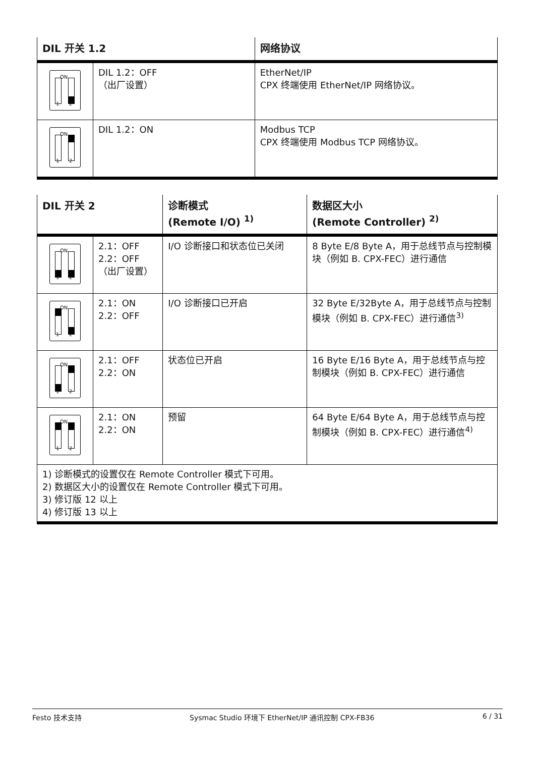| DIL 开关 1.2 | | 网络协议 |
| --- | --- | --- |
| ON 1 2 | DIL 1.2：OFF （出厂设置） | EtherNet/IP CPX 终端使用 EtherNet/IP 网络协议。 |
| ON 1 2 | DIL 1.2：ON | Modbus TCP CPX 终端使用 Modbus TCP 网络协议。 |
| DIL 开关 2 | | 诊断模式 (Remote I/O) <sup>1)</sup> | 数据区大小 (Remote Controller) <sup>2)</sup> |
| --- | --- | --- | --- |
| ON 1 2 | 2.1：OFF 2.2：OFF （出厂设置） | I/O 诊断接口和状态位已关闭 | 8 Byte E/8 Byte A，用于总线节点与控制模块（例如 B. CPX-FEC）进行通信 |
| ON 1 2 | 2.1：ON 2.2：OFF | I/O 诊断接口已开启 | 32 Byte E/32Byte A，用于总线节点与控制模块（例如 B. CPX-FEC）进行通信<sup>3)</sup> |
| ON 1 2 | 2.1：OFF 2.2：ON | 状态位已开启 | 16 Byte E/16 Byte A，用于总线节点与控制模块（例如 B. CPX-FEC）进行通信 |
| ON 1 2 | 2.1：ON 2.2：ON | 预留 | 64 Byte E/64 Byte A，用于总线节点与控制模块（例如 B. CPX-FEC）进行通信<sup>4)</sup> |
| 1) 诊断模式的设置仅在 Remote Controller 模式下可用。 2) 数据区大小的设置仅在 Remote Controller 模式下可用。 3) 修订版 12 以上 4) 修订版 13 以上 | | | |
Festo 技术支持 Sysmac Studio 环境下 EtherNet/IP 通讯控制 CPX-FB36 6 / 31